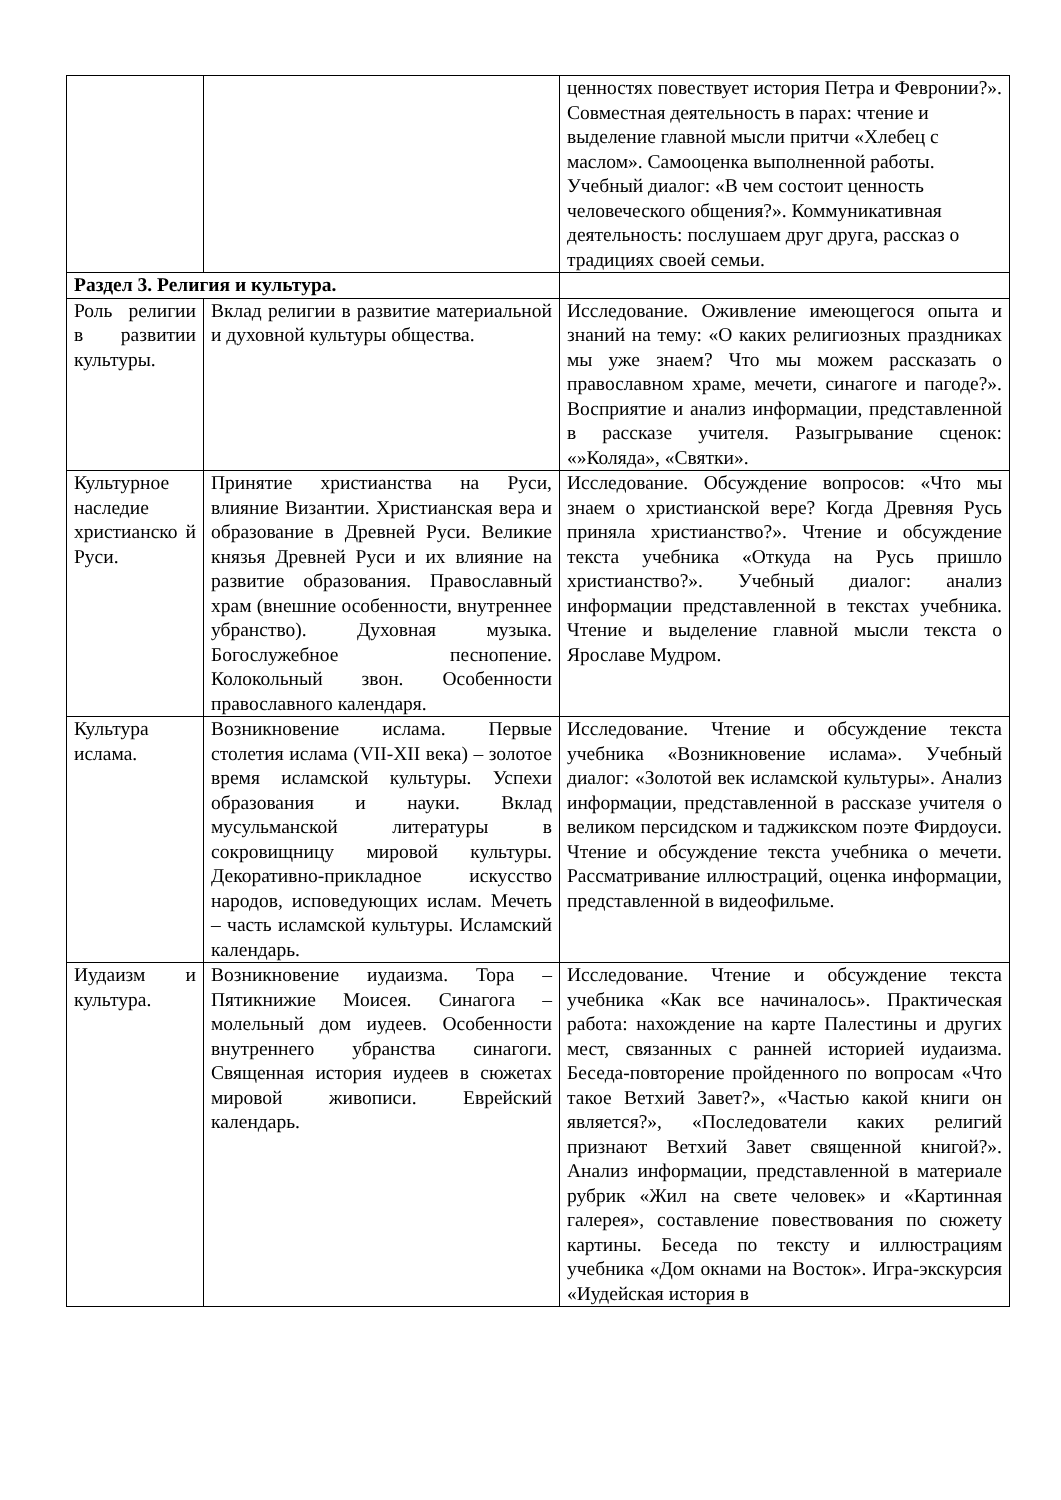| | | ценностях повествует история Петра и Февронии?». Совместная деятельность в парах: чтение и выделение главной мысли притчи «Хлебец с маслом». Самооценка выполненной работы. Учебный диалог: «В чем состоит ценность человеческого общения?». Коммуникативная деятельность: послушаем друг друга, рассказ о традициях своей семьи. |
| Раздел 3. Религия и культура. | | |
| Роль религии в развитии культуры. | Вклад религии в развитие материальной и духовной культуры общества. | Исследование. Оживление имеющегося опыта и знаний на тему: «О каких религиозных праздниках мы уже знаем? Что мы можем рассказать о православном храме, мечети, синагоге и пагоде?». Восприятие и анализ информации, представленной в рассказе учителя. Разыгрывание сценок: «»Коляда», «Святки». |
| Культурное наследие христианско й Руси. | Принятие христианства на Руси, влияние Византии. Христианская вера и образование в Древней Руси. Великие князья Древней Руси и их влияние на развитие образования. Православный храм (внешние особенности, внутреннее убранство). Духовная музыка. Богослужебное песнопение. Колокольный звон. Особенности православного календаря. | Исследование. Обсуждение вопросов: «Что мы знаем о христианской вере? Когда Древняя Русь приняла христианство?». Чтение и обсуждение текста учебника «Откуда на Русь пришло христианство?». Учебный диалог: анализ информации представленной в текстах учебника. Чтение и выделение главной мысли текста о Ярославе Мудром. |
| Культура ислама. | Возникновение ислама. Первые столетия ислама (VII-XII века) – золотое время исламской культуры. Успехи образования и науки. Вклад мусульманской литературы в сокровищницу мировой культуры. Декоративно-прикладное искусство народов, исповедующих ислам. Мечеть – часть исламской культуры. Исламский календарь. | Исследование. Чтение и обсуждение текста учебника «Возникновение ислама». Учебный диалог: «Золотой век исламской культуры». Анализ информации, представленной в рассказе учителя о великом персидском и таджикском поэте Фирдоуси. Чтение и обсуждение текста учебника о мечети. Рассматривание иллюстраций, оценка информации, представленной в видеофильме. |
| Иудаизм и культура. | Возникновение иудаизма. Тора – Пятикнижие Моисея. Синагога – молельный дом иудеев. Особенности внутреннего убранства синагоги. Священная история иудеев в сюжетах мировой живописи. Еврейский календарь. | Исследование. Чтение и обсуждение текста учебника «Как все начиналось». Практическая работа: нахождение на карте Палестины и других мест, связанных с ранней историей иудаизма. Беседа-повторение пройденного по вопросам «Что такое Ветхий Завет?», «Частью какой книги он является?», «Последователи каких религий признают Ветхий Завет священной книгой?». Анализ информации, представленной в материале рубрик «Жил на свете человек» и «Картинная галерея», составление повествования по сюжету картины. Беседа по тексту и иллюстрациям учебника «Дом окнами на Восток». Игра-экскурсия «Иудейская история в |